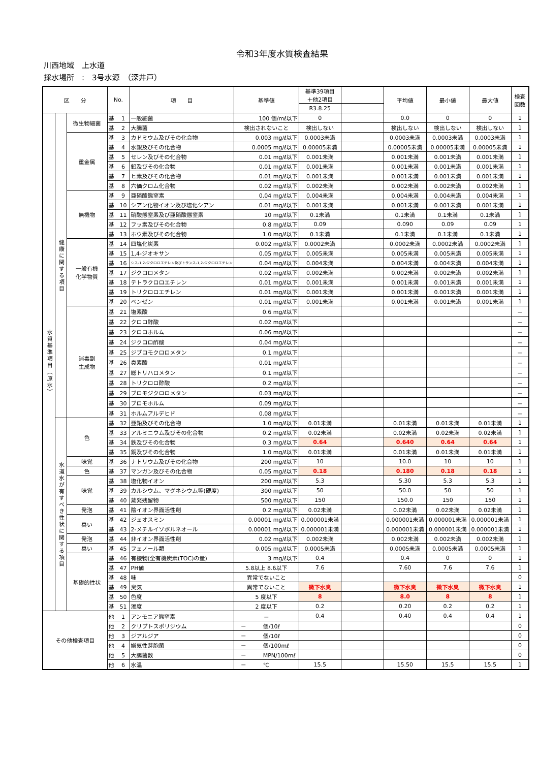令和3年度水質検査結果
川西地域　上水道
採水場所　:　3号水源　（深井戸）
| 区 分 | | | No. | 項 目 | 基準値 | 基準39項目 ＋他2項目 | | 平均値 | 最小値 | 最大値 | 検査 回数 |
| --- | --- | --- | --- | --- | --- | --- | --- | --- | --- | --- | --- |
| | | | | | | R3.8.25 | | | | | |
| 水質基準項目（原水） | 健康に関する項目 | 微生物細菌 | 基 1 | 一般細菌 | 100 個/mℓ以下 | 0 | | 0.0 | 0 | 0 | 1 |
| | | | 基 2 | 大腸菌 | 検出されないこと | 検出しない | | 検出しない | 検出しない | 検出しない | 1 |
| | | 重金属 | 基 3 | カドミウム及びその化合物 | 0.003 mg/ℓ以下 | 0.0003未満 | | 0.0003未満 | 0.0003未満 | 0.0003未満 | 1 |
| | | | 基 4 | 水銀及びその化合物 | 0.0005 mg/ℓ以下 | 0.00005未満 | | 0.00005未満 | 0.00005未満 | 0.00005未満 | 1 |
| | | | 基 5 | セレン及びその化合物 | 0.01 mg/ℓ以下 | 0.001未満 | | 0.001未満 | 0.001未満 | 0.001未満 | 1 |
| | | | 基 6 | 鉛及びその化合物 | 0.01 mg/ℓ以下 | 0.001未満 | | 0.001未満 | 0.001未満 | 0.001未満 | 1 |
| | | | 基 7 | ヒ素及びその化合物 | 0.01 mg/ℓ以下 | 0.001未満 | | 0.001未満 | 0.001未満 | 0.001未満 | 1 |
| | | | 基 8 | 六価クロム化合物 | 0.02 mg/ℓ以下 | 0.002未満 | | 0.002未満 | 0.002未満 | 0.002未満 | 1 |
| | | 無機物 | 基 9 | 亜硝酸態窒素 | 0.04 mg/ℓ以下 | 0.004未満 | | 0.004未満 | 0.004未満 | 0.004未満 | 1 |
| | | | 基 10 | シアン化物イオン及び塩化シアン | 0.01 mg/ℓ以下 | 0.001未満 | | 0.001未満 | 0.001未満 | 0.001未満 | 1 |
| | | | 基 11 | 硝酸態窒素及び亜硝酸態窒素 | 10 mg/ℓ以下 | 0.1未満 | | 0.1未満 | 0.1未満 | 0.1未満 | 1 |
| | | | 基 12 | フッ素及びその化合物 | 0.8 mg/ℓ以下 | 0.09 | | 0.090 | 0.09 | 0.09 | 1 |
| | | | 基 13 | ホウ素及びその化合物 | 1.0 mg/ℓ以下 | 0.1未満 | | 0.1未満 | 0.1未満 | 0.1未満 | 1 |
| | | 一般有機 化学物質 | 基 14 | 四塩化炭素 | 0.002 mg/ℓ以下 | 0.0002未満 | | 0.0002未満 | 0.0002未満 | 0.0002未満 | 1 |
| | | | 基 15 | 1,4-ジオキサン | 0.05 mg/ℓ以下 | 0.005未満 | | 0.005未満 | 0.005未満 | 0.005未満 | 1 |
| | | | 基 16 | シス-1,2-ジクロロエチレン及びトランス-1,2-ジクロロエチレン | 0.04 mg/ℓ以下 | 0.004未満 | | 0.004未満 | 0.004未満 | 0.004未満 | 1 |
| | | | 基 17 | ジクロロメタン | 0.02 mg/ℓ以下 | 0.002未満 | | 0.002未満 | 0.002未満 | 0.002未満 | 1 |
| | | | 基 18 | テトラクロロエチレン | 0.01 mg/ℓ以下 | 0.001未満 | | 0.001未満 | 0.001未満 | 0.001未満 | 1 |
| | | | 基 19 | トリクロロエチレン | 0.01 mg/ℓ以下 | 0.001未満 | | 0.001未満 | 0.001未満 | 0.001未満 | 1 |
| | | | 基 20 | ベンゼン | 0.01 mg/ℓ以下 | 0.001未満 | | 0.001未満 | 0.001未満 | 0.001未満 | 1 |
| | | 消毒副 生成物 | 基 21 | 塩素酸 | 0.6 mg/ℓ以下 | | | | | | － |
| | | | 基 22 | クロロ酢酸 | 0.02 mg/ℓ以下 | | | | | | － |
| | | | 基 23 | クロロホルム | 0.06 mg/ℓ以下 | | | | | | － |
| | | | 基 24 | ジクロロ酢酸 | 0.04 mg/ℓ以下 | | | | | | － |
| | | | 基 25 | ジブロモクロロメタン | 0.1 mg/ℓ以下 | | | | | | － |
| | | | 基 26 | 臭素酸 | 0.01 mg/ℓ以下 | | | | | | － |
| | | | 基 27 | 総トリハロメタン | 0.1 mg/ℓ以下 | | | | | | － |
| | | | 基 28 | トリクロロ酢酸 | 0.2 mg/ℓ以下 | | | | | | － |
| | | | 基 29 | ブロモジクロロメタン | 0.03 mg/ℓ以下 | | | | | | － |
| | | | 基 30 | ブロモホルム | 0.09 mg/ℓ以下 | | | | | | － |
| | | | 基 31 | ホルムアルデヒド | 0.08 mg/ℓ以下 | | | | | | － |
| | 水道水が有すべき性状に関する項目 | 色 | 基 32 | 亜鉛及びその化合物 | 1.0 mg/ℓ以下 | 0.01未満 | | 0.01未満 | 0.01未満 | 0.01未満 | 1 |
| | | | 基 33 | アルミニウム及びその化合物 | 0.2 mg/ℓ以下 | 0.02未満 | | 0.02未満 | 0.02未満 | 0.02未満 | 1 |
| | | | 基 34 | 鉄及びその化合物 | 0.3 mg/ℓ以下 | 0.64 | | 0.640 | 0.64 | 0.64 | 1 |
| | | | 基 35 | 銅及びその化合物 | 1.0 mg/ℓ以下 | 0.01未満 | | 0.01未満 | 0.01未満 | 0.01未満 | 1 |
| | | 味覚 | 基 36 | ナトリウム及びその化合物 | 200 mg/ℓ以下 | 10 | | 10.0 | 10 | 10 | 1 |
| | | 色 | 基 37 | マンガン及びその化合物 | 0.05 mg/ℓ以下 | 0.18 | | 0.180 | 0.18 | 0.18 | 1 |
| | | 味覚 | 基 38 | 塩化物イオン | 200 mg/ℓ以下 | 5.3 | | 5.30 | 5.3 | 5.3 | 1 |
| | | | 基 39 | カルシウム、マグネシウム等(硬度) | 300 mg/ℓ以下 | 50 | | 50.0 | 50 | 50 | 1 |
| | | | 基 40 | 蒸発残留物 | 500 mg/ℓ以下 | 150 | | 150.0 | 150 | 150 | 1 |
| | | 発泡 | 基 41 | 陰イオン界面活性剤 | 0.2 mg/ℓ以下 | 0.02未満 | | 0.02未満 | 0.02未満 | 0.02未満 | 1 |
| | | 臭い | 基 42 | ジェオスミン | 0.00001 mg/ℓ以下 | 0.000001未満 | | 0.000001未満 | 0.000001未満 | 0.000001未満 | 1 |
| | | | 基 43 | 2-メチルイソボルネオール | 0.00001 mg/ℓ以下 | 0.000001未満 | | 0.000001未満 | 0.000001未満 | 0.000001未満 | 1 |
| | | 発泡 | 基 44 | 非イオン界面活性剤 | 0.02 mg/ℓ以下 | 0.002未満 | | 0.002未満 | 0.002未満 | 0.002未満 | 1 |
| | | 臭い | 基 45 | フェノール類 | 0.005 mg/ℓ以下 | 0.0005未満 | | 0.0005未満 | 0.0005未満 | 0.0005未満 | 1 |
| | | 基礎的性状 | 基 46 | 有機物(全有機炭素(TOC)の量) | 3 mg/ℓ以下 | 0.4 | | 0.4 | 0 | 0 | 1 |
| | | | 基 47 | PH値 | 5.8以上 8.6以下 | 7.6 | | 7.60 | 7.6 | 7.6 | 1 |
| | | | 基 48 | 味 | 異常でないこと | | | | | | 0 |
| | | | 基 49 | 臭気 | 異常でないこと | 微下水臭 | | 微下水臭 | 微下水臭 | 微下水臭 | 1 |
| | | | 基 50 | 色度 | 5 度以下 | 8 | | 8.0 | 8 | 8 | 1 |
| | | | 基 51 | 濁度 | 2 度以下 | 0.2 | | 0.20 | 0.2 | 0.2 | 1 |
| その他検査項目 | | | 他 1 | アンモニア態窒素 | － | 0.4 | | 0.40 | 0.4 | 0.4 | 1 |
| | | | 他 2 | クリプトスポリジウム | － 個/10ℓ | | | | | | 0 |
| | | | 他 3 | ジアルジア | － 個/10ℓ | | | | | | 0 |
| | | | 他 4 | 嫌気性芽胞菌 | － 個/100mℓ | | | | | | 0 |
| | | | 他 5 | 大腸菌数 | － MPN/100mℓ | | | | | | 0 |
| | | | 他 6 | 水温 | － ℃ | 15.5 | | 15.50 | 15.5 | 15.5 | 1 |